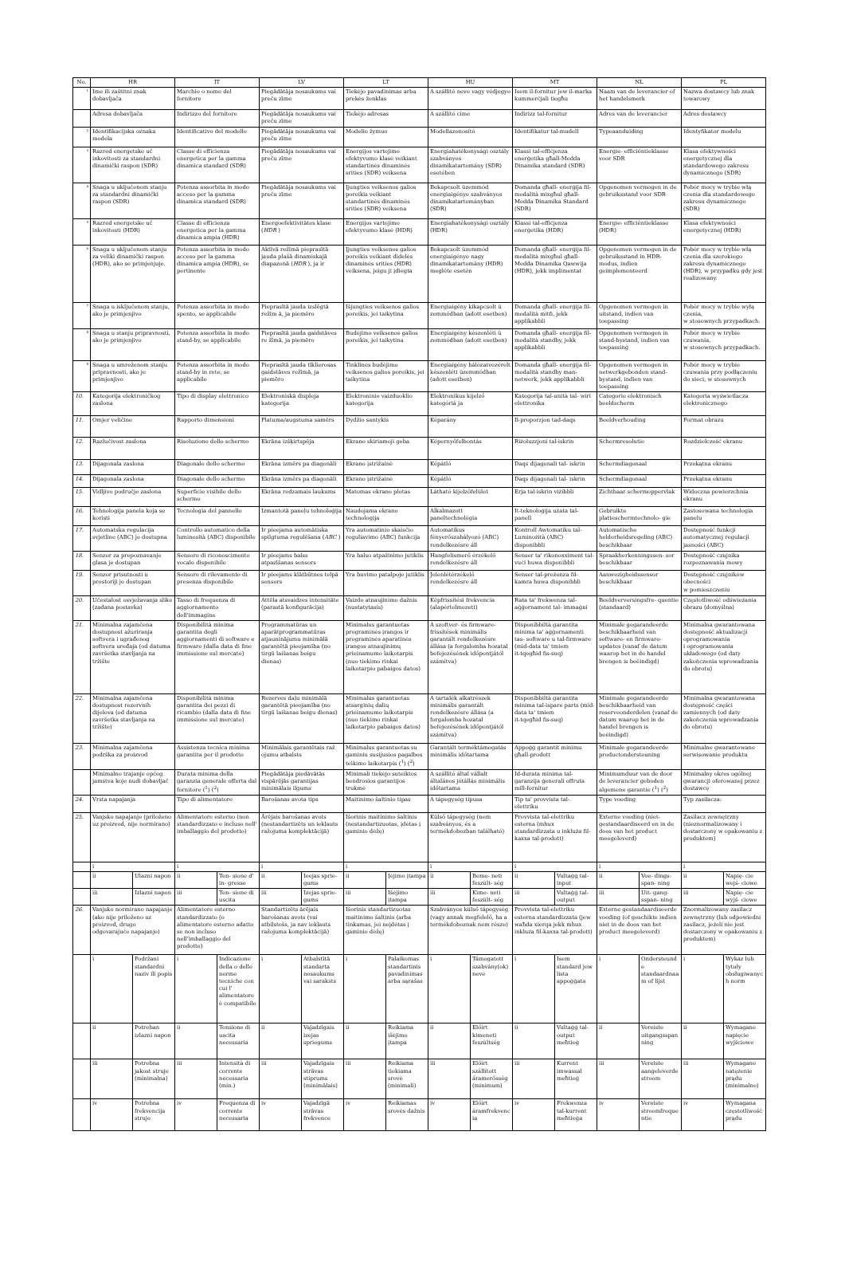| No. | HR | | IT | | LV | | LT | | HU | | MT | | NL | | PL | |
| --- | --- | --- | --- | --- | --- | --- | --- | --- | --- | --- | --- | --- | --- | --- | --- | --- |
| <sup>1</sup> | Ime ili zaštitni znak dobavljača | | Marchio o nome del fornitore | | Piegādātāja nosaukums vai preču zīme | | Tiekėjo pavadinimas arba prekės ženklas | | A szállító neve vagy védjegye | | Isem il-fornitur jew il-marka kummerċjali tiegħu | | Naam van de leverancier of het handelsmerk | | Nazwa dostawcy lub znak towarowy | |
| | Adresa dobavljača | | Indirizzo del fornitore | | Piegādātāja nosaukums vai preču zīme | | Tiekėjo adresas | | A szállító címe | | Indirizz tal-fornitur | | Adres van de leverancier | | Adres dostawcy | |
| <sup>2</sup> | Identifikacijska oznaka modela | | Identificativo del modello | | Piegādātāja nosaukums vai preču zīme | | Modelio žymuo | | Modellazonosító | | Identifikatur tal-mudell | | Typeaanduiding | | Identyfikator modelu | |
| <sup>3</sup> | Razred energetske uč inkovitosti za standardni dinamički raspon (SDR) | | Classe di efficienza energetica per la gamma dinamica standard (SDR) | | Piegādātāja nosaukums vai preču zīme | | Energijos vartojimo efektyvumo klasė veikiant standartinės dinaminės srities (SDR) veiksena | | Energiahatékonysági osztály szabványos dinamikatartomány (SDR) esetében | | Klassi tal-effiċjenza enerġetika għall-Medda Dinamika standard (SDR) | | Energie- efficiëntieklasse voor SDR | | Klasa efektywności energetycznej dla standardowego zakresu dynamicznego (SDR) | |
| <sup>4</sup> | Snaga u uključenom stanju za standardni dinamički raspon (SDR) | | Potenza assorbita in modo acceso per la gamma dinamica standard (SDR) | | Piegādātāja nosaukums vai preču zīme | | Įjungties veiksenos galios poreikis veikiant standartinės dinaminės srities (SDR) veiksena | | Bekapcsolt üzemmód energiaigénye szabványos dinamikatartományban (SDR) | | Domanda għall- enerġija fil-modalità mixgħul għall-Medda Dinamika Standard (SDR) | | Opgenomen vermogen in de gebruiksstand voor SDR | | Pobór mocy w trybie włą czenia dla standardowego zakresu dynamicznego (SDR) | |
| <sup>5</sup> | Razred energetske uč inkovitosti (HDR) | | Classe di efficienza energetica per la gamma dinamica ampia (HDR) | | Energoefektivitātes klase ( HDR ) | | Energijos vartojimo efektyvumo klasė (HDR) | | Energiahatékonysági osztály (HDR) | | Klassi tal-effiċjenza enerġetika (HDR) | | Energie- efficiëntieklasse (HDR) | | Klasa efektywności energetycznej (HDR) | |
| <sup>6</sup> | Snaga u uključenom stanju za veliki dinamički raspon (HDR), ako se primjenjuje. | | Potenza assorbita in modo acceso per la gamma dinamica ampia (HDR), se pertinente | | Aktīvā režīmā pieprasītā jauda plašā dinamiskajā diapazonā ( HDR ), ja ir | | Įjungties veiksenos galios poreikis veikiant didelės dinaminės srities (HDR) veiksena, jeigu ji įdiegta | | Bekapcsolt üzemmód energiaigénye nagy dinamikatartomány (HDR) megléte esetén | | Domanda għall- enerġija fil-modalità mixgħul għall-Medda Dinamika Qawwija (HDR), jekk implimentat | | Opgenomen vermogen in de gebruiksstand in HDR-modus, indien geïmplementeerd | | Pobór mocy w trybie włą czenia dla szerokiego zakresu dynamicznego (HDR), w przypadku gdy jest realizowany. | |
| <sup>7</sup> | Snaga u isključenom stanju, ako je primjenjivo | | Potenza assorbita in modo spento, se applicabile | | Pieprasītā jauda izslēgtā režīm ā, ja piemēro | | Išjungties veiksenos galios poreikis, jei taikytina | | Energiaigény kikapcsolt ü zemmódban (adott esetben) | | Domanda għall- enerġija fil-modalità mitfi, jekk applikabbli | | Opgenomen vermogen in uitstand, indien van toepassing | | Pobór mocy w trybie wyłą czenia, w stosownych przypadkach. | |
| <sup>8</sup> | Snaga u stanju pripravnosti, ako je primjenjivo | | Potenza assorbita in modo stand-by, se applicabile | | Pieprasītā jauda gaidstāves re žīmā, ja piemēro | | Budėjimo veiksenos galios poreikis, jei taikytina | | Energiaigény készenléti ü zemmódban (adott esetben) | | Domanda għall- enerġija fil-modalità standby, jekk applikabbli | | Opgenomen vermogen in stand-bystand, indien van toepassing | | Pobór mocy w trybie czuwania, w stosownych przypadkach. | |
| <sup>9</sup> | Snaga u umreženom stanju pripravnosti, ako je primjenjivo | | Potenza assorbita in modo stand-by in rete, se applicabile | | Pieprasītā jauda tīklierosas gaidstāves režīmā, ja piemēro | | Tinklinės budėjimo veiksenos galios poreikis, jei taikytina | | Energiaigény hálózatvezérelt készenléti üzemmódban (adott esetben) | | Domanda għall- enerġija fil-modalità standby man-netwerk, jekk applikabbli | | Opgenomen vermogen in netwerkgebonden stand-bystand, indien van toepassing | | Pobór mocy w trybie czuwania przy podłączeniu do sieci, w stosownych | |
| 10. | Kategorija elektroničkog zaslona | | Tipo di display elettronico | | Elektroniskā displeja kategorija | | Elektroninio vaizduoklio kategorija | | Elektronikus kijelző kategóriá ja | | Kategorija tal-unità tal- wiri elettronika | | Categorie elektronisch beeldscherm | | Kategoria wyświetlacza elektronicznego | |
| 11. | Omjer veličine | | Rapporto dimensioni | | Platuma/augstuma samērs | | Dydžio santykis | | Képarány | | Il-proporzjon tad-daqs | | Beeldverhouding | | Format obrazu | |
| 12. | Razlučivost zaslona | | Risoluzione dello schermo | | Ekrāna izšķirtspēja | | Ekrano skiriamoji geba | | Képernyőfelbontás | | Riżoluzzjoni tal-iskrin | | Schermresolutie | | Rozdzielczość ekranu | |
| 13. | Dijagonala zaslona | | Diagonale dello schermo | | Ekrāna izmērs pa diagonāli | | Ekrano įstrižainė | | Képátló | | Daqs dijagonali tal- iskrin | | Schermdiagonaal | | Przekątna ekranu | |
| 14. | Dijagonala zaslona | | Diagonale dello schermo | | Ekrāna izmērs pa diagonāli | | Ekrano įstrižainė | | Képátló | | Daqs dijagonali tal- iskrin | | Schermdiagonaal | | Przekątna ekranu | |
| 15. | Vidljivo područje zaslona | | Superficie visibile dello schermo | | Ekrāna redzamais laukums | | Matomas ekrano plotas | | Látható kijelzőfelület | | Erja tal-iskrin viżibbli | | Zichtbaar schermoppervlak | | Widoczna powierzchnia ekranu | |
| 16. | Tehnologija panela koja se koristi | | Tecnologia del pannello | | Izmantotā paneļu tehnoloģija | | Naudojama ekrano technologija | | Alkalmazott paneltechnológia | | It-teknoloġija użata tal- panell | | Gebruikte platteschermtechnolo- gie | | Zastosowana technologia panelu | |
| 17. | Automatska regulacija svjetline (ABC) je dostupna | | Controllo automatico della luminosità (ABC) disponibile | | Ir pieejama automātiska spilgtuma regulēšana ( ABC ) | | Yra automatinio skaisčio reguliavimo (ABC) funkcija | | Automatikus fényerőszabályozó (ABC) rendelkezésre áll | | Kontroll Awtomatiku tal-Luminożità (ABC) disponibbli | | Automatische helderheidsregeling (ABC) beschikbaar | | Dostępność funkcji automatycznej regulacji jasności (ABC) | |
| 18. | Senzor za prepoznavanje glasa je dostupan | | Sensore di riconoscimento vocale disponibile | | Ir pieejams balss atpazīšanas sensors | | Yra balso atpažinimo jutiklis | | Hangfelismerő érzékelő rendelkezésre áll | | Senser ta' rikonoxximent tal-vuċi huwa disponibbli | | Spraakherkenningssen- sor beschikbaar | | Dostępność czujnika rozpoznawania mowy | |
| 19. | Senzor prisutnosti u prostoriji je dostupan | | Sensore di rilevamento di presenza disponibile | | Ir pieejams klātbūtnes telpā sensors | | Yra buvimo patalpoje jutiklis | | Jelenlétérzékelő rendelkezésre áll | | Senser tal-preżenza fil- kamra huwa disponibbli | | Aanwezigheidssensor beschikbaar | | Dostępność czujników obecności w pomieszczeniu | |
| 20. | Učestalost osvježavanja slike (zadana postavka) | | Tasso di frequenza di aggiornamento dell'immagine | | Attēla atsvaidzes intensitāte (parastā konfigurācija) | | Vaizdo atnaujinimo dažnis (nustatytasis) | | Képfrissítési frekvencia (alapértelmezett) | | Rata ta' frekwenza tal- aġġornament tal- immaġni | | Beeldverversingsfre- quentie (standaard) | | Częstotliwość odświeżania obrazu (domyślna) | |
| 21. | Minimalna zajamčena dostupnost ažuriranja softvera i ugrađenog softvera uređaja (od datuma završetka stavljanja na tržište | | Disponibilità minima garantita degli aggiornamenti di software e firmware (dalla data di fine immissione sul mercato) | | Programmatūras un aparātprogrammatūras atjauninājumu minimālā garantētā pieejamība (no tirgū laišanas beigu dienas) | | Minimalus garantuotas programinės įrangos ir programinės aparatinės įrangos atnaujinimų prieinamumo laikotarpis (nuo tiekimo rinkai laikotarpio pabaigos datos) | | A szoftver- és firmware- frissítések minimális garantált rendelkezésre állása (a forgalomba hozatal befejezésének időpontjától számítva) | | Disponibbiltà garantita minima ta' aġġornamenti tas- software u tal-firmware (mid-data ta' tmiem it-tqegħid fis-suq) | | Minimale gegarandeerde beschikbaarheid van software- en firmware-updates (vanaf de datum waarop het in de handel brengen is beëindigd) | | Minimalna gwarantowana dostępność aktualizacji oprogramowania i oprogramowania układowego (od daty zakończenia wprowadzania do obrotu) | |
| 22. | Minimalna zajamčena dostupnost rezervnih dijelova (od datuma završetka stavljanja na tržište) | | Disponibilità minima garantita dei pezzi di ricambio (dalla data di fine immissione sul mercato) | | Rezerves daļu minimālā garantētā pieejamība (no tirgū laišanas beigu dienas) | | Minimalus garantuotas atsarginių dalių prieinamumo laikotarpis (nuo tiekimo rinkai laikotarpio pabaigos datos) | | A tartalék alkatrészek minimális garantált rendelkezésre állása (a forgalomba hozatal befejezésének időpontjától számítva) | | Disponibbiltà garantita minima tal-ispare parts (mid-data ta' tmiem it-tqegħid fis-suq) | | Minimale gegarandeerde beschikbaarheid van reserveonderdelen (vanaf de datum waarop het in de handel brengen is beëindigd) | | Minimalna gwarantowana dostępność części zamiennych (od daty zakończenia wprowadzania do obrotu) | |
| 23. | Minimalna zajamčena podrška za proizvod | | Assistenza tecnica minima garantita per il prodotto | | Minimālais garantētais raž ojumu atbalsts | | Minimalus garantuotas su gaminiu susijusios pagalbos teikimo laikotarpis (<sup>1</sup>) (<sup>2</sup>) | | Garantált terméktámogatás minimális időtartama | | Appoġġ garantit minimu għall-prodott | | Minimale gegarandeerde productondersteuning | | Minimalne gwarantowane serwisowanie produktu | |
| | Minimalno trajanje općeg jamstva koje nudi dobavljač | | Durata minima della garanzia generale offerta dal fornitore (<sup>1</sup>) (<sup>2</sup>) | | Piegādātāja piedāvātās vispārējās garantijas minimālais ilgums | | Minimali tiekėjo suteiktos bendrosios garantijos trukmė | | A szállító által vállalt általános jótállás minimális időtartama | | Id-durata minima tal-garanzija ġenerali offruta mill-fornitur | | Minimumduur van de door de leverancier geboden algemene garantie (<sup>1</sup>) (<sup>2</sup>) | | Minimalny okres ogólnej gwarancji oferowanej przez dostawcę | |
| 24. | Vrsta napajanja | | Tipo di alimentatore | | Barošanas avota tips | | Maitinimo šaltinio tipas | | A tápegység típusa | | Tip ta' provvista tal- elettriku | | Type voeding | | Typ zasilacza: | |
| 25. | Vanjsko napajanje (priloženo uz proizvod, nije normirano) | | Alimentatore esterno (non standardizzato e incluso nell' imballaggio del prodotto) | | Ārējais barošanas avots (nestandartizēts un iekļauts ražojuma komplektācijā) | | Išorinis maitinimo šaltinis (nestandartizuotas, įdėtas į gaminio dėžę) | | Külső tápegység (nem szabványos, és a termékdobozban található) | | Provvista tal-elettriku esterna (mhux standardizzata u inkluża fil-kaxxa tal-prodott) | | Externe voeding (niet-gestandaardiseerd en in de doos van het product meegeleverd) | | Zasilacz zewnętrzny (nieznormalizowany i dostarczony w opakowaniu z produktem) | |
| | i | | i | | i | | i | | i | | i | | i | | i | |
| | ii | Ulazni napon | ii | Ten- sione d' in- gresso | ii | Ieejas sprie- gums | ii | Įėjimo įtampa | ii | Beme- neti feszült- ség | ii | Vultaġġ tal-input | ii | Voe- dings- span- ning | ii | Napię- cie wejś- ciowe |
| | iii | Izlazni napon | iii | Ten- sione di uscita | iii | Izejas sprie- gums | iii | Išėjimo įtampa | iii | Kime- neti feszült- ség | iii | Vultaġġ tal-output | iii | Uit- gang- sspan- ning | iii | Napię- cie wyjś- ciowe |
| 26. | Vanjsko normirano napajanje (ako nije priloženo uz proizvod, drugo odgovarajuće napajanje) | | Alimentatore esterno standardizzato (o alimentatore esterno adatto se non incluso nell'imballaggio del prodotto) | | Standartizēts ārējais barošanas avots (vai atbilstošs, ja nav iekļauts ražojuma komplektācijā) | | Išorinis standartizuotas maitinimo šaltinis (arba tinkamas, jei neįdėtas į gaminio dėžę) | | Szabványos külső tápegység (vagy annak megfelelő, ha a termékdoboznak nem része) | | Provvista tal-elettriku esterna standardizzata (jew waħda xierqa jekk mhux inkluża fil-kaxxa tal-prodott) | | Externe gestandaardiseerde voeding (of geschikte indien niet in de doos van het product meegeleverd) | | Znormalizowany zasilacz zewnętrzny (lub odpowiedni zasilacz, jeżeli nie jest dostarczony w opakowaniu z produktem) | |
| | i | Podržani standardni naziv ili popis | i | Indicazione della o delle norme tecniche con cui l' alimentatore è compatibile | i | Atbalstītā standarta nosaukums vai saraksts | i | Palaikomas standartinis pavadinimas arba sąrašas | i | Támogatott szabvány(ok) neve | i | Isem standard jew lista appoġġata | i | Ondersteunde standaardnaam of lijst | i | Wykaz lub tytuły obsługiwanych norm |
| | ii | Potreban izlazni napon | ii | Tensione di uscita necessaria | ii | Vajadzīgais izejas spriegums | ii | Reikiama išėjimo įtampa | ii | Előírt kimeneti feszültség | ii | Vultaġġ tal-output meħtieġ | ii | Vereiste uitgangsspanning | ii | Wymagane napięcie wyjściowe |
| | iii | Potrebna jakost struje (minimalna) | iii | Intensità di corrente necessaria (min.) | iii | Vajadzīgais strāvas stiprums (minimālais) | iii | Reikiama tiekiama srovė (minimali) | iii | Előírt szállított áramerősség (minimum) | iii | Kurrent imwassal meħtieġ | iii | Vereiste aangeleverde stroom | iii | Wymagane natężenie prądu (minimalne) |
| | iv | Potrebna frekvencija struje | iv | Frequenza di corrente necessaria | iv | Vajadzīgā strāvas frekvence | iv | Reikiamas srovės dažnis | iv | Előírt áramfrekvencia | iv | Frekwenza tal-kurrent meħtieġa | iv | Vereiste stroomfrequentie | iv | Wymagana częstotliwość prądu |